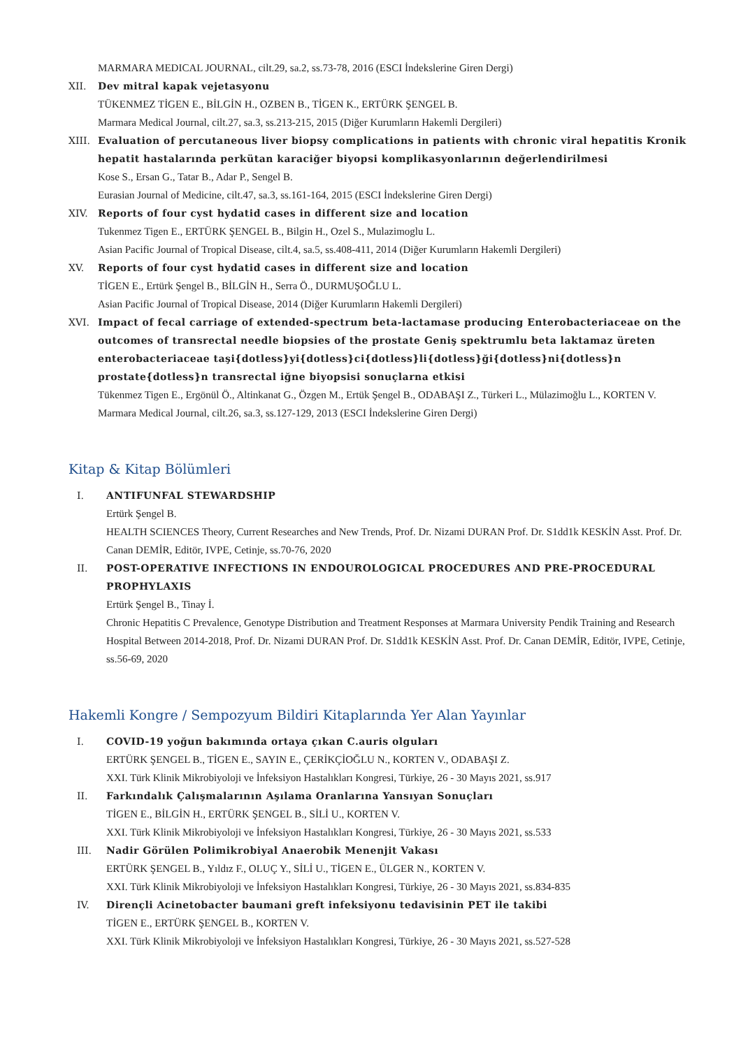MARMARA MEDICAL JOURNAL, cilt.29, sa.2, ss.73-78, 2016 (ESCI İndekslerine Giren Dergi)
XII. Dev mitral kapak vejetasyonu
TÜKENMEZ TİGEN E., BİLGİN H., OZBEN B., TİGEN K., ERTÜRK ŞENGEL B.
Marmara Medical Journal, cilt.27, sa.3, ss.213-215, 2015 (Diğer Kurumların Hakemli Dergileri)
XIII. Evaluation of percutaneous liver biopsy complications in patients with chronic viral hepatitis Kronik hepatit hastalarında perkütan karaciğer biyopsi komplikasyonlarının değerlendirilmesi
Kose S., Ersan G., Tatar B., Adar P., Sengel B.
Eurasian Journal of Medicine, cilt.47, sa.3, ss.161-164, 2015 (ESCI İndekslerine Giren Dergi)
XIV. Reports of four cyst hydatid cases in different size and location
Tukenmez Tigen E., ERTÜRK ŞENGEL B., Bilgin H., Ozel S., Mulazimoglu L.
Asian Pacific Journal of Tropical Disease, cilt.4, sa.5, ss.408-411, 2014 (Diğer Kurumların Hakemli Dergileri)
XV. Reports of four cyst hydatid cases in different size and location
TİGEN E., Ertürk Şengel B., BİLGİN H., Serra Ö., DURMUŞOĞLU L.
Asian Pacific Journal of Tropical Disease, 2014 (Diğer Kurumların Hakemli Dergileri)
XVI. Impact of fecal carriage of extended-spectrum beta-lactamase producing Enterobacteriaceae on the outcomes of transrectal needle biopsies of the prostate Geniş spektrumlu beta laktamaz üreten enterobacteriaceae taşi{dotless}yi{dotless}ci{dotless}li{dotless}ği{dotless}ni{dotless}n prostate{dotless}n transrectal iğne biyopsisi sonuçlarna etkisi
Tükenmez Tigen E., Ergönül Ö., Altinkanat G., Özgen M., Ertük Şengel B., ODABAŞI Z., Türkeri L., Mülazimoğlu L., KORTEN V.
Marmara Medical Journal, cilt.26, sa.3, ss.127-129, 2013 (ESCI İndekslerine Giren Dergi)
Kitap & Kitap Bölümleri
I. ANTIFUNFAL STEWARDSHIP
Ertürk Şengel B.
HEALTH SCIENCES Theory, Current Researches and New Trends, Prof. Dr. Nizami DURAN Prof. Dr. S1dd1k KESKİN Asst. Prof. Dr. Canan DEMİR, Editör, IVPE, Cetinje, ss.70-76, 2020
II. POST-OPERATIVE INFECTIONS IN ENDOUROLOGICAL PROCEDURES AND PRE-PROCEDURAL PROPHYLAXIS
Ertürk Şengel B., Tinay İ.
Chronic Hepatitis C Prevalence, Genotype Distribution and Treatment Responses at Marmara University Pendik Training and Research Hospital Between 2014-2018, Prof. Dr. Nizami DURAN Prof. Dr. S1dd1k KESKİN Asst. Prof. Dr. Canan DEMİR, Editör, IVPE, Cetinje, ss.56-69, 2020
Hakemli Kongre / Sempozyum Bildiri Kitaplarında Yer Alan Yayınlar
I. COVID-19 yoğun bakımında ortaya çıkan C.auris olguları
ERTÜRK ŞENGEL B., TİGEN E., SAYIN E., ÇERİKÇİOĞLU N., KORTEN V., ODABAŞI Z.
XXI. Türk Klinik Mikrobiyoloji ve İnfeksiyon Hastalıkları Kongresi, Türkiye, 26 - 30 Mayıs 2021, ss.917
II. Farkındalık Çalışmalarının Aşılama Oranlarına Yansıyan Sonuçları
TİGEN E., BİLGİN H., ERTÜRK ŞENGEL B., SİLİ U., KORTEN V.
XXI. Türk Klinik Mikrobiyoloji ve İnfeksiyon Hastalıkları Kongresi, Türkiye, 26 - 30 Mayıs 2021, ss.533
III. Nadir Görülen Polimikrobiyal Anaerobik Menenjit Vakası
ERTÜRK ŞENGEL B., Yıldız F., OLUÇ Y., SİLİ U., TİGEN E., ÜLGER N., KORTEN V.
XXI. Türk Klinik Mikrobiyoloji ve İnfeksiyon Hastalıkları Kongresi, Türkiye, 26 - 30 Mayıs 2021, ss.834-835
IV. Dirençli Acinetobacter baumani greft infeksiyonu tedavisinin PET ile takibi
TİGEN E., ERTÜRK ŞENGEL B., KORTEN V.
XXI. Türk Klinik Mikrobiyoloji ve İnfeksiyon Hastalıkları Kongresi, Türkiye, 26 - 30 Mayıs 2021, ss.527-528